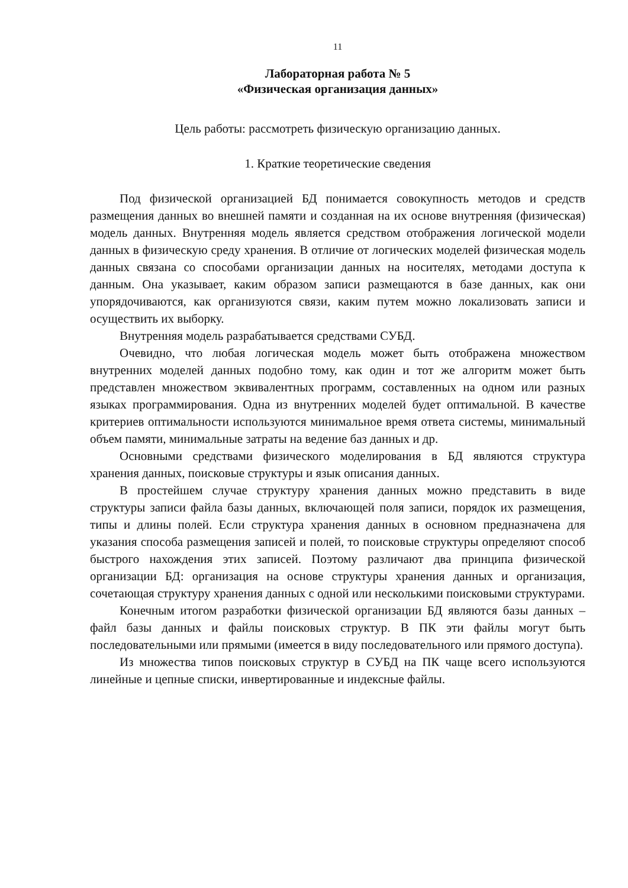11
Лабораторная работа № 5
«Физическая организация данных»
Цель работы: рассмотреть физическую организацию данных.
1. Краткие теоретические сведения
Под физической организацией БД понимается совокупность методов и средств размещения данных во внешней памяти и созданная на их основе внутренняя (физическая) модель данных. Внутренняя модель является средством отображения логической модели данных в физическую среду хранения. В отличие от логических моделей физическая модель данных связана со способами организации данных на носителях, методами доступа к данным. Она указывает, каким образом записи размещаются в базе данных, как они упорядочиваются, как организуются связи, каким путем можно локализовать записи и осуществить их выборку.
Внутренняя модель разрабатывается средствами СУБД.
Очевидно, что любая логическая модель может быть отображена множеством внутренних моделей данных подобно тому, как один и тот же алгоритм может быть представлен множеством эквивалентных программ, составленных на одном или разных языках программирования. Одна из внутренних моделей будет оптимальной. В качестве критериев оптимальности используются минимальное время ответа системы, минимальный объем памяти, минимальные затраты на ведение баз данных и др.
Основными средствами физического моделирования в БД являются структура хранения данных, поисковые структуры и язык описания данных.
В простейшем случае структуру хранения данных можно представить в виде структуры записи файла базы данных, включающей поля записи, порядок их размещения, типы и длины полей. Если структура хранения данных в основном предназначена для указания способа размещения записей и полей, то поисковые структуры определяют способ быстрого нахождения этих записей. Поэтому различают два принципа физической организации БД: организация на основе структуры хранения данных и организация, сочетающая структуру хранения данных с одной или несколькими поисковыми структурами.
Конечным итогом разработки физической организации БД являются базы данных – файл базы данных и файлы поисковых структур. В ПК эти файлы могут быть последовательными или прямыми (имеется в виду последовательного или прямого доступа).
Из множества типов поисковых структур в СУБД на ПК чаще всего используются линейные и цепные списки, инвертированные и индексные файлы.